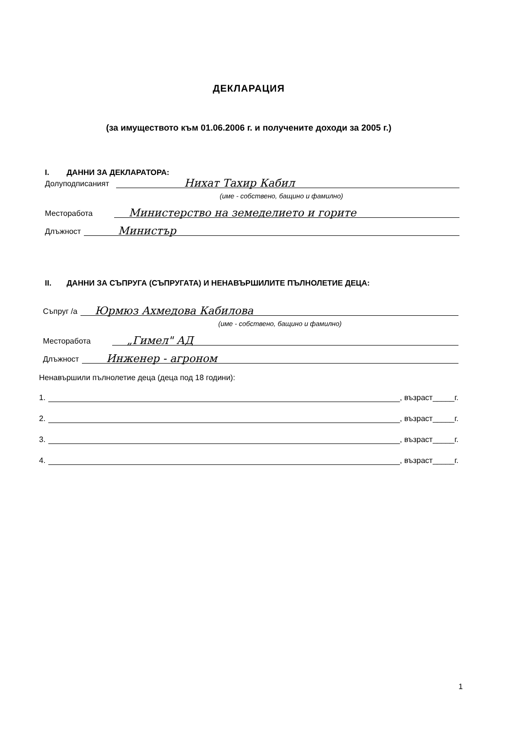ДЕКЛАРАЦИЯ
(за имуществото към 01.06.2006 г. и получените доходи за 2005 г.)
I. ДАННИ ЗА ДЕКЛАРАТОРА:
Долуподписаният Нихат Тахир Кабил
(име - собствено, бащино и фамилно)
Месторабота Министерство на земеделието и горите
Длъжност Министър
II. ДАННИ ЗА СЪПРУГА (СЪПРУГАТА) И НЕНАВЪРШИЛИТЕ ПЪЛНОЛЕТИЕ ДЕЦА:
Съпруг /а Юрмюз Ахмедова Кабилова
(име - собствено, бащино и фамилно)
Месторабота „Гимел" АД
Длъжност Инженер - агроном
Ненавършили пълнолетие деца (деца под 18 години):
1. , възраст_____г.
2. , възраст_____г.
3. , възраст_____г.
4. , възраст_____г.
1